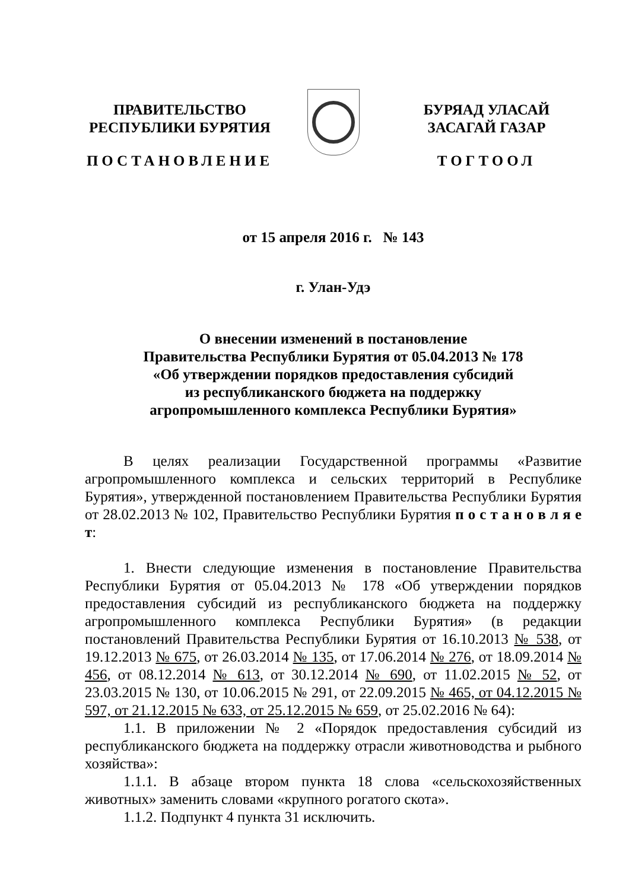ПРАВИТЕЛЬСТВО
РЕСПУБЛИКИ БУРЯТИЯ
ПОСТАНОВЛЕНИЕ
БУРЯАД УЛАСАЙ
ЗАСАГАЙ ГАЗАР
ТОГТООЛ
от 15 апреля 2016 г. № 143
г. Улан-Удэ
О внесении изменений в постановление
Правительства Республики Бурятия от 05.04.2013 № 178
«Об утверждении порядков предоставления субсидий
из республиканского бюджета на поддержку
агропромышленного комплекса Республики Бурятия»
В целях реализации Государственной программы «Развитие агропромышленного комплекса и сельских территорий в Республике Бурятия», утвержденной постановлением Правительства Республики Бурятия от 28.02.2013 № 102, Правительство Республики Бурятия п о с т а н о в л я е т:
1. Внести следующие изменения в постановление Правительства Республики Бурятия от 05.04.2013 № 178 «Об утверждении порядков предоставления субсидий из республиканского бюджета на поддержку агропромышленного комплекса Республики Бурятия» (в редакции постановлений Правительства Республики Бурятия от 16.10.2013 № 538, от 19.12.2013 № 675, от 26.03.2014 № 135, от 17.06.2014 № 276, от 18.09.2014 № 456, от 08.12.2014 № 613, от 30.12.2014 № 690, от 11.02.2015 № 52, от 23.03.2015 № 130, от 10.06.2015 № 291, от 22.09.2015 № 465, от 04.12.2015 № 597, от 21.12.2015 № 633, от 25.12.2015 № 659, от 25.02.2016 № 64):
1.1. В приложении № 2 «Порядок предоставления субсидий из республиканского бюджета на поддержку отрасли животноводства и рыбного хозяйства»:
1.1.1. В абзаце втором пункта 18 слова «сельскохозяйственных животных» заменить словами «крупного рогатого скота».
1.1.2. Подпункт 4 пункта 31 исключить.